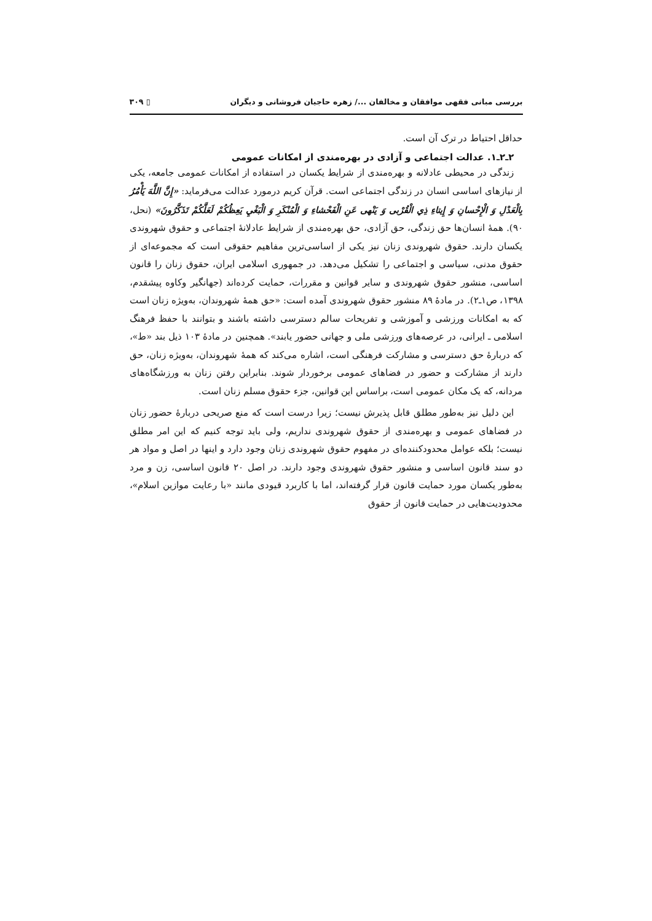بررسی مبانی فقهی موافقان و مخالفان .../ زهره حاجیان فروشانی و دیگران ▯ ۳۰۹
حداقل احتیاط در ترک آن است.
۲ـ۲ـ۱. عدالت اجتماعی و آزادی در بهره‌مندی از امکانات عمومی
زندگی در محیطی عادلانه و بهره‌مندی از شرایط یکسان در استفاده از امکانات عمومی جامعه، یکی از نیازهای اساسی انسان در زندگی اجتماعی است. قرآن کریم درمورد عدالت می‌فرماید: «إِنَّ اللَّهَ يَأْمُرُ بِالْعَدْلِ وَ الْإِحْسانِ وَ إِيتاءِ ذِي الْقُرْبى وَ يَنْهى عَنِ الْفَحْشاءِ وَ الْمُنْكَرِ وَ الْبَغْيِ يَعِظُكُمْ لَعَلَّكُمْ تَذَكَّرُونَ» (نحل، ۹۰). همهٔ انسان‌ها حق زندگی، حق آزادی، حق بهره‌مندی از شرایط عادلانهٔ اجتماعی و حقوق شهروندی یکسان دارند. حقوق شهروندی زنان نیز یکی از اساسی‌ترین مفاهیم حقوقی است که مجموعه‌ای از حقوق مدنی، سیاسی و اجتماعی را تشکیل می‌دهد. در جمهوری اسلامی ایران، حقوق زنان را قانون اساسی، منشور حقوق شهروندی و سایر قوانین و مقررات، حمایت کرده‌اند (جهانگیر وکاوه پیشقدم، ۱۳۹۸، ص۱ـ۲). در مادهٔ ۸۹ منشور حقوق شهروندی آمده است: «حق همهٔ شهروندان، به‌ویژه زنان است که به امکانات ورزشی و آموزشی و تفریحات سالم دسترسی داشته باشند و بتوانند با حفظ فرهنگ اسلامی ـ ایرانی، در عرصه‌های ورزشی ملی و جهانی حضور یابند». همچنین در مادهٔ ۱۰۳ ذیل بند «ط»، که دربارهٔ حق دسترسی و مشارکت فرهنگی است، اشاره می‌کند که همهٔ شهروندان، به‌ویژه زنان، حق دارند از مشارکت و حضور در فضاهای عمومی برخوردار شوند. بنابراین رفتن زنان به ورزشگاه‌های مردانه، که یک مکان عمومی است، براساس این قوانین، جزء حقوق مسلم زنان است.
این دلیل نیز به‌طور مطلق قابل پذیرش نیست؛ زیرا درست است که منع صریحی دربارهٔ حضور زنان در فضاهای عمومی و بهره‌مندی از حقوق شهروندی نداریم، ولی باید توجه کنیم که این امر مطلق نیست؛ بلکه عوامل محدودکننده‌ای در مفهوم حقوق شهروندی زنان وجود دارد و اینها در اصل و مواد هر دو سند قانون اساسی و منشور حقوق شهروندی وجود دارند. در اصل ۲۰ قانون اساسی، زن و مرد به‌طور یکسان مورد حمایت قانون قرار گرفته‌اند، اما با کاربرد قیودی مانند «با رعایت موازین اسلام»، محدودیت‌هایی در حمایت قانون از حقوق